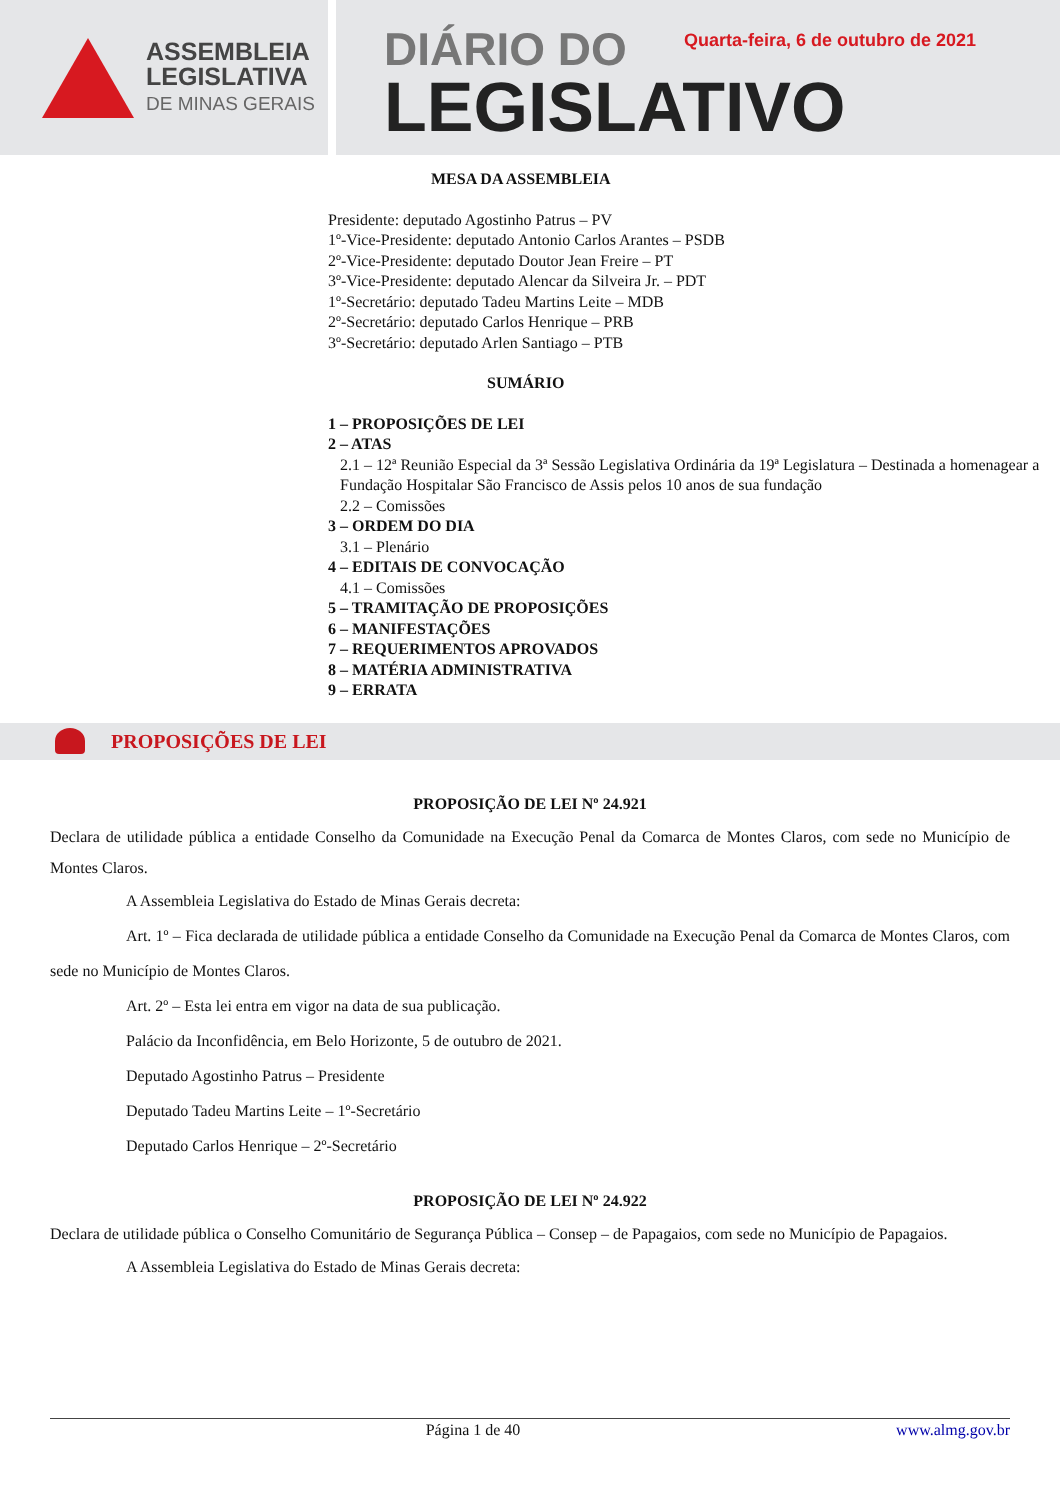ASSEMBLEIA
LEGISLATIVA
DE MINAS GERAIS
DIÁRIO DO
LEGISLATIVO
Quarta-feira, 6 de outubro de 2021
MESA DA ASSEMBLEIA
Presidente: deputado Agostinho Patrus – PV
1º-Vice-Presidente: deputado Antonio Carlos Arantes – PSDB
2º-Vice-Presidente: deputado Doutor Jean Freire – PT
3º-Vice-Presidente: deputado Alencar da Silveira Jr. – PDT
1º-Secretário: deputado Tadeu Martins Leite – MDB
2º-Secretário: deputado Carlos Henrique – PRB
3º-Secretário: deputado Arlen Santiago – PTB
SUMÁRIO
1 – PROPOSIÇÕES DE LEI
2 – ATAS
2.1 – 12ª Reunião Especial da 3ª Sessão Legislativa Ordinária da 19ª Legislatura – Destinada a homenagear a Fundação Hospitalar São Francisco de Assis pelos 10 anos de sua fundação
2.2 – Comissões
3 – ORDEM DO DIA
3.1 – Plenário
4 – EDITAIS DE CONVOCAÇÃO
4.1 – Comissões
5 – TRAMITAÇÃO DE PROPOSIÇÕES
6 – MANIFESTAÇÕES
7 – REQUERIMENTOS APROVADOS
8 – MATÉRIA ADMINISTRATIVA
9 – ERRATA
PROPOSIÇÕES DE LEI
PROPOSIÇÃO DE LEI Nº 24.921
Declara de utilidade pública a entidade Conselho da Comunidade na Execução Penal da Comarca de Montes Claros, com sede no Município de Montes Claros.
A Assembleia Legislativa do Estado de Minas Gerais decreta:
Art. 1º – Fica declarada de utilidade pública a entidade Conselho da Comunidade na Execução Penal da Comarca de Montes Claros, com sede no Município de Montes Claros.
Art. 2º – Esta lei entra em vigor na data de sua publicação.
Palácio da Inconfidência, em Belo Horizonte, 5 de outubro de 2021.
Deputado Agostinho Patrus – Presidente
Deputado Tadeu Martins Leite – 1º-Secretário
Deputado Carlos Henrique – 2º-Secretário
PROPOSIÇÃO DE LEI Nº 24.922
Declara de utilidade pública o Conselho Comunitário de Segurança Pública – Consep – de Papagaios, com sede no Município de Papagaios.
A Assembleia Legislativa do Estado de Minas Gerais decreta:
Página 1 de 40 www.almg.gov.br